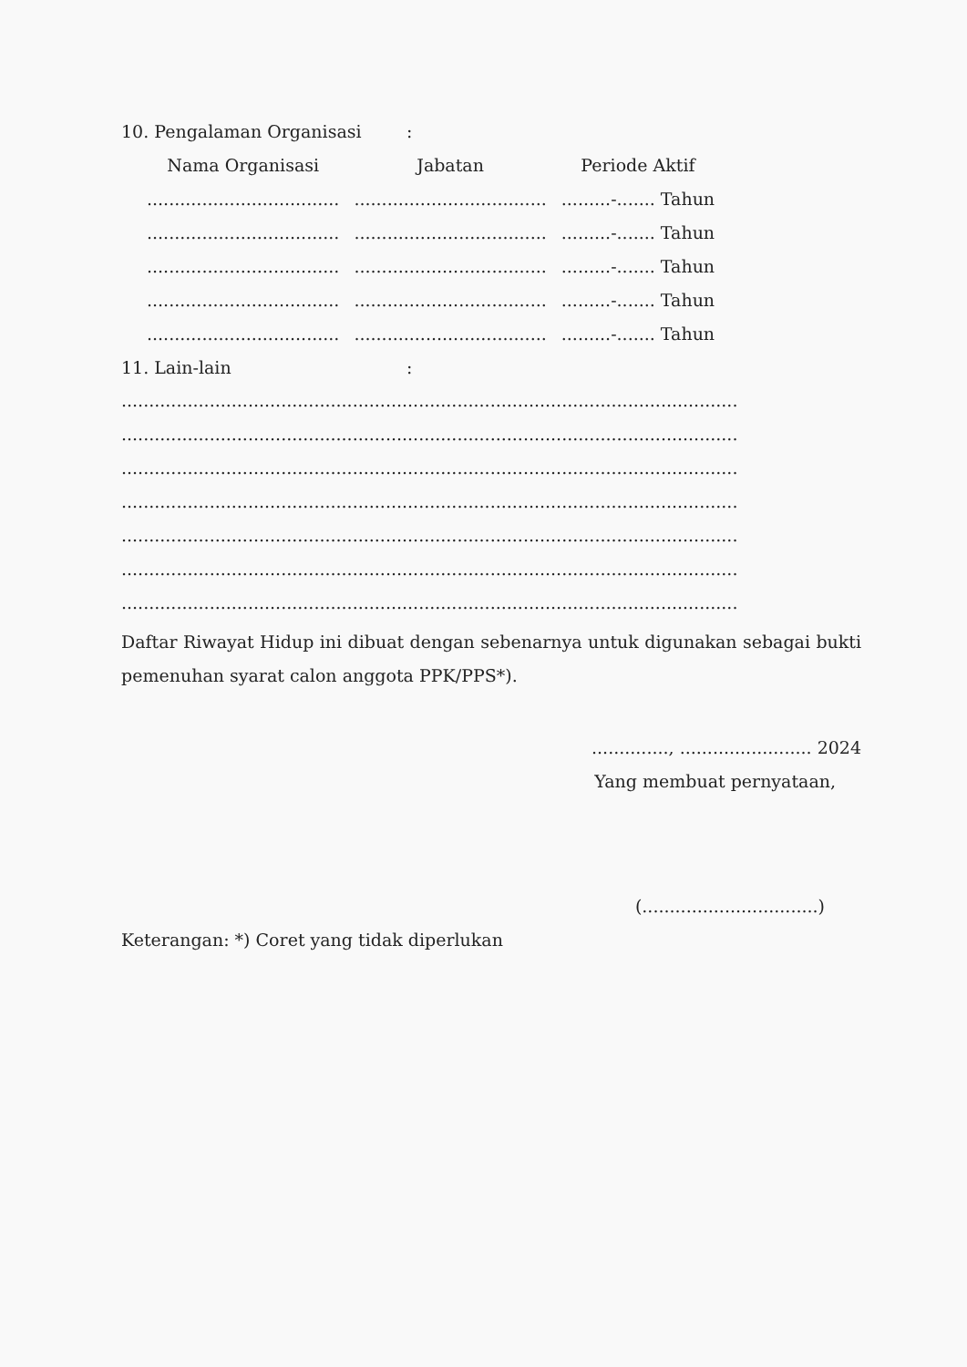10. Pengalaman Organisasi:
| Nama Organisasi | Jabatan | Periode Aktif |
| --- | --- | --- |
| ................................... | ................................... | .........-....... Tahun |
| ................................... | ................................... | .........-....... Tahun |
| ................................... | ................................... | .........-....... Tahun |
| ................................... | ................................... | .........-....... Tahun |
| ................................... | ................................... | .........-....... Tahun |
11. Lain-lain:
................................................................................................................
................................................................................................................
................................................................................................................
................................................................................................................
................................................................................................................
................................................................................................................
................................................................................................................
Daftar Riwayat Hidup ini dibuat dengan sebenarnya untuk digunakan sebagai bukti pemenuhan syarat calon anggota PPK/PPS*).
.............., ........................ 2024
Yang membuat pernyataan,
(................................)
Keterangan: *) Coret yang tidak diperlukan